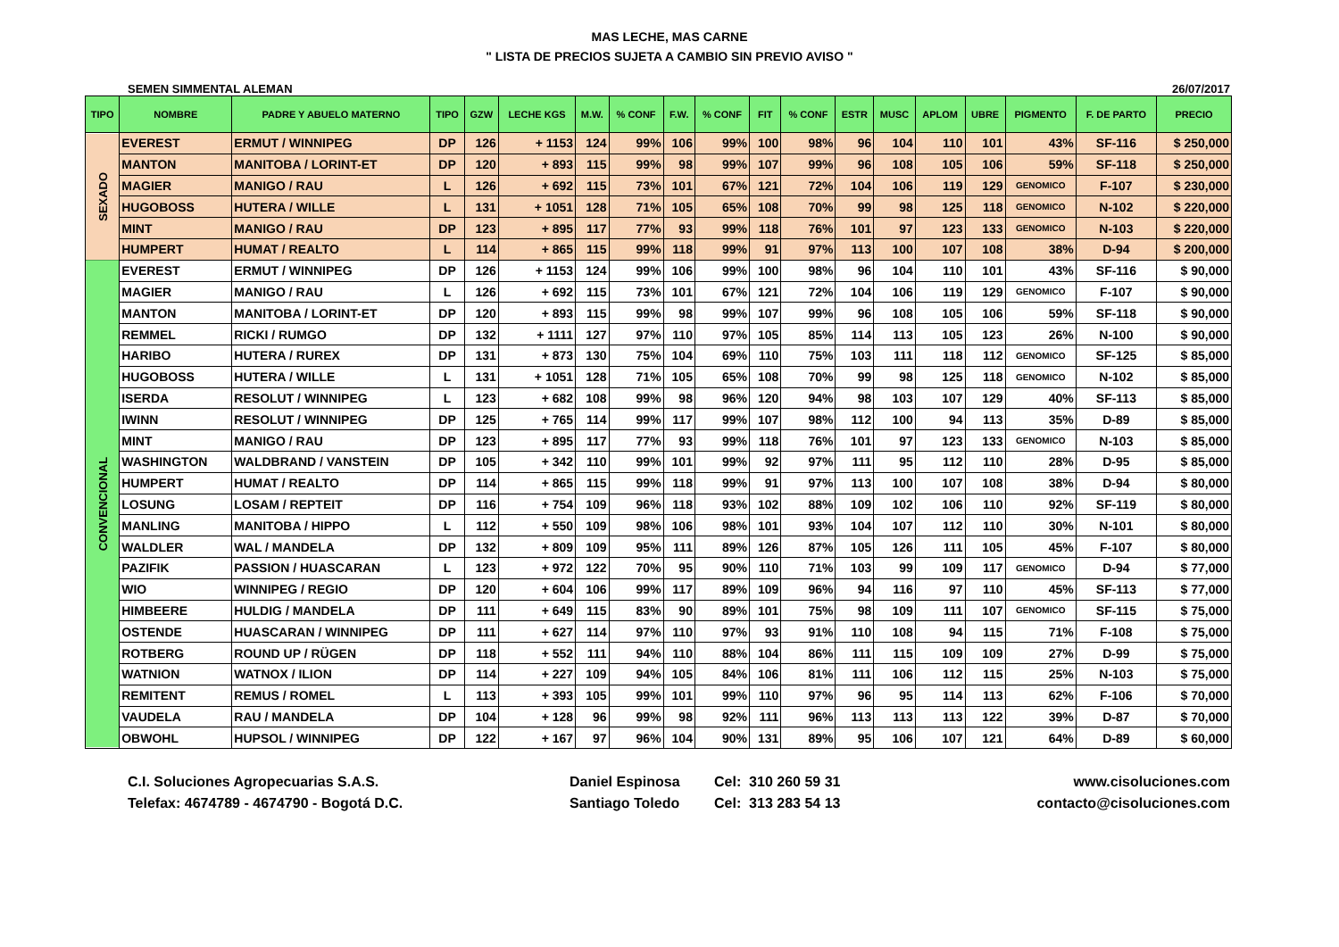MAS LECHE, MAS CARNE
" LISTA DE PRECIOS SUJETA A CAMBIO SIN PREVIO AVISO "
SEMEN SIMMENTAL ALEMAN 26/07/2017
| TIPO | NOMBRE | PADRE Y ABUELO MATERNO | TIPO | GZW | LECHE KGS | M.W. | % CONF | F.W. | % CONF | FIT | % CONF | ESTR | MUSC | APLOM | UBRE | PIGMENTO | F. DE PARTO | PRECIO |
| --- | --- | --- | --- | --- | --- | --- | --- | --- | --- | --- | --- | --- | --- | --- | --- | --- | --- | --- |
| SEXADO | EVEREST | ERMUT / WINNIPEG | DP | 126 | + 1153 | 124 | 99% | 106 | 99% | 100 | 98% | 96 | 104 | 110 | 101 | 43% | SF-116 | $ 250,000 |
| | MANTON | MANITOBA / LORINT-ET | DP | 120 | + 893 | 115 | 99% | 98 | 99% | 107 | 99% | 96 | 108 | 105 | 106 | 59% | SF-118 | $ 250,000 |
| | MAGIER | MANIGO / RAU | L | 126 | + 692 | 115 | 73% | 101 | 67% | 121 | 72% | 104 | 106 | 119 | 129 | GENOMICO | F-107 | $ 230,000 |
| | HUGOBOSS | HUTERA / WILLE | L | 131 | + 1051 | 128 | 71% | 105 | 65% | 108 | 70% | 99 | 98 | 125 | 118 | GENOMICO | N-102 | $ 220,000 |
| | MINT | MANIGO / RAU | DP | 123 | + 895 | 117 | 77% | 93 | 99% | 118 | 76% | 101 | 97 | 123 | 133 | GENOMICO | N-103 | $ 220,000 |
| | HUMPERT | HUMAT / REALTO | L | 114 | + 865 | 115 | 99% | 118 | 99% | 91 | 97% | 113 | 100 | 107 | 108 | 38% | D-94 | $ 200,000 |
| CONVENCIONAL | EVEREST | ERMUT / WINNIPEG | DP | 126 | + 1153 | 124 | 99% | 106 | 99% | 100 | 98% | 96 | 104 | 110 | 101 | 43% | SF-116 | $ 90,000 |
| | MAGIER | MANIGO / RAU | L | 126 | + 692 | 115 | 73% | 101 | 67% | 121 | 72% | 104 | 106 | 119 | 129 | GENOMICO | F-107 | $ 90,000 |
| | MANTON | MANITOBA / LORINT-ET | DP | 120 | + 893 | 115 | 99% | 98 | 99% | 107 | 99% | 96 | 108 | 105 | 106 | 59% | SF-118 | $ 90,000 |
| | REMMEL | RICKI / RUMGO | DP | 132 | + 1111 | 127 | 97% | 110 | 97% | 105 | 85% | 114 | 113 | 105 | 123 | 26% | N-100 | $ 90,000 |
| | HARIBO | HUTERA / RUREX | DP | 131 | + 873 | 130 | 75% | 104 | 69% | 110 | 75% | 103 | 111 | 118 | 112 | GENOMICO | SF-125 | $ 85,000 |
| | HUGOBOSS | HUTERA / WILLE | L | 131 | + 1051 | 128 | 71% | 105 | 65% | 108 | 70% | 99 | 98 | 125 | 118 | GENOMICO | N-102 | $ 85,000 |
| | ISERDA | RESOLUT / WINNIPEG | L | 123 | + 682 | 108 | 99% | 98 | 96% | 120 | 94% | 98 | 103 | 107 | 129 | 40% | SF-113 | $ 85,000 |
| | IWINN | RESOLUT / WINNIPEG | DP | 125 | + 765 | 114 | 99% | 117 | 99% | 107 | 98% | 112 | 100 | 94 | 113 | 35% | D-89 | $ 85,000 |
| | MINT | MANIGO / RAU | DP | 123 | + 895 | 117 | 77% | 93 | 99% | 118 | 76% | 101 | 97 | 123 | 133 | GENOMICO | N-103 | $ 85,000 |
| | WASHINGTON | WALDBRAND / VANSTEIN | DP | 105 | + 342 | 110 | 99% | 101 | 99% | 92 | 97% | 111 | 95 | 112 | 110 | 28% | D-95 | $ 85,000 |
| | HUMPERT | HUMAT / REALTO | DP | 114 | + 865 | 115 | 99% | 118 | 99% | 91 | 97% | 113 | 100 | 107 | 108 | 38% | D-94 | $ 80,000 |
| | LOSUNG | LOSAM / REPTEIT | DP | 116 | + 754 | 109 | 96% | 118 | 93% | 102 | 88% | 109 | 102 | 106 | 110 | 92% | SF-119 | $ 80,000 |
| | MANLING | MANITOBA / HIPPO | L | 112 | + 550 | 109 | 98% | 106 | 98% | 101 | 93% | 104 | 107 | 112 | 110 | 30% | N-101 | $ 80,000 |
| | WALDLER | WAL / MANDELA | DP | 132 | + 809 | 109 | 95% | 111 | 89% | 126 | 87% | 105 | 126 | 111 | 105 | 45% | F-107 | $ 80,000 |
| | PAZIFIK | PASSION / HUASCARAN | L | 123 | + 972 | 122 | 70% | 95 | 90% | 110 | 71% | 103 | 99 | 109 | 117 | GENOMICO | D-94 | $ 77,000 |
| | WIO | WINNIPEG / REGIO | DP | 120 | + 604 | 106 | 99% | 117 | 89% | 109 | 96% | 94 | 116 | 97 | 110 | 45% | SF-113 | $ 77,000 |
| | HIMBEERE | HULDIG / MANDELA | DP | 111 | + 649 | 115 | 83% | 90 | 89% | 101 | 75% | 98 | 109 | 111 | 107 | GENOMICO | SF-115 | $ 75,000 |
| | OSTENDE | HUASCARAN / WINNIPEG | DP | 111 | + 627 | 114 | 97% | 110 | 97% | 93 | 91% | 110 | 108 | 94 | 115 | 71% | F-108 | $ 75,000 |
| | ROTBERG | ROUND UP / RÜGEN | DP | 118 | + 552 | 111 | 94% | 110 | 88% | 104 | 86% | 111 | 115 | 109 | 109 | 27% | D-99 | $ 75,000 |
| | WATNION | WATNOX / ILION | DP | 114 | + 227 | 109 | 94% | 105 | 84% | 106 | 81% | 111 | 106 | 112 | 115 | 25% | N-103 | $ 75,000 |
| | REMITENT | REMUS / ROMEL | L | 113 | + 393 | 105 | 99% | 101 | 99% | 110 | 97% | 96 | 95 | 114 | 113 | 62% | F-106 | $ 70,000 |
| | VAUDELA | RAU / MANDELA | DP | 104 | + 128 | 96 | 99% | 98 | 92% | 111 | 96% | 113 | 113 | 113 | 122 | 39% | D-87 | $ 70,000 |
| | OBWOHL | HUPSOL / WINNIPEG | DP | 122 | + 167 | 97 | 96% | 104 | 90% | 131 | 89% | 95 | 106 | 107 | 121 | 64% | D-89 | $ 60,000 |
C.I. Soluciones Agropecuarias S.A.S.
Telefax: 4674789 - 4674790 - Bogotá D.C.
Daniel Espinosa
Santiago Toledo
Cel: 310 260 59 31
Cel: 313 283 54 13
www.cisoluciones.com
contacto@cisoluciones.com